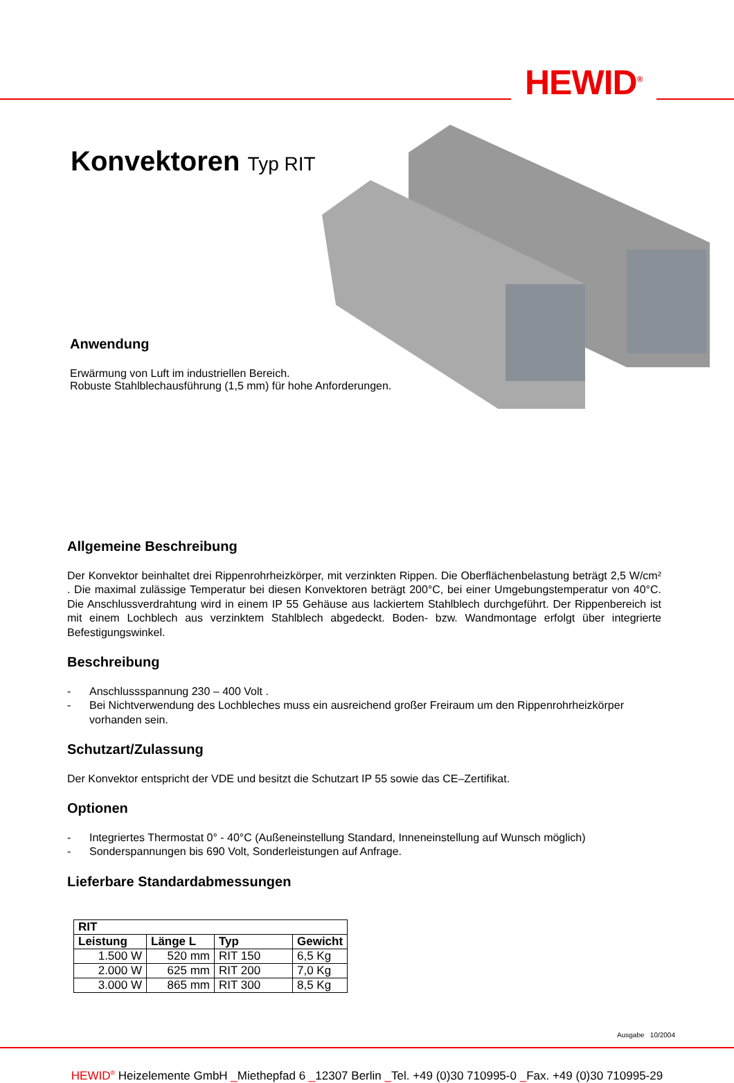HEWID<sup>®</sup>
Konvektoren Typ RIT
Anwendung
Erwärmung von Luft im industriellen Bereich.
Robuste Stahlblechausführung (1,5 mm) für hohe Anforderungen.
Allgemeine Beschreibung
Der Konvektor beinhaltet drei Rippenrohrheizkörper, mit verzinkten Rippen. Die Oberflächenbelastung beträgt 2,5 W/cm² . Die maximal zulässige Temperatur bei diesen Konvektoren beträgt 200°C, bei einer Umgebungstemperatur von 40°C. Die Anschlussverdrahtung wird in einem IP 55 Gehäuse aus lackiertem Stahlblech durchgeführt. Der Rippenbereich ist mit einem Lochblech aus verzinktem Stahlblech abgedeckt. Boden- bzw. Wandmontage erfolgt über integrierte Befestigungswinkel.
Beschreibung
- Anschlussspannung 230 – 400 Volt .
- Bei Nichtverwendung des Lochbleches muss ein ausreichend großer Freiraum um den Rippenrohrheizkörper vorhanden sein.
Schutzart/Zulassung
Der Konvektor entspricht der VDE und besitzt die Schutzart IP 55 sowie das CE–Zertifikat.
Optionen
- Integriertes Thermostat 0° - 40°C (Außeneinstellung Standard, Inneneinstellung auf Wunsch möglich)
- Sonderspannungen bis 690 Volt, Sonderleistungen auf Anfrage.
Lieferbare Standardabmessungen
| RIT | | | |
| --- | --- | --- | --- |
| Leistung | Länge L | Typ | Gewicht |
| 1.500 W | 520 mm | RIT 150 | 6,5 Kg |
| 2.000 W | 625 mm | RIT 200 | 7,0 Kg |
| 3.000 W | 865 mm | RIT 300 | 8,5 Kg |
Ausgabe 10/2004
HEWID<sup>®</sup> Heizelemente GmbH _Miethepfad 6 _12307 Berlin _Tel. +49 (0)30 710995-0 _Fax. +49 (0)30 710995-29